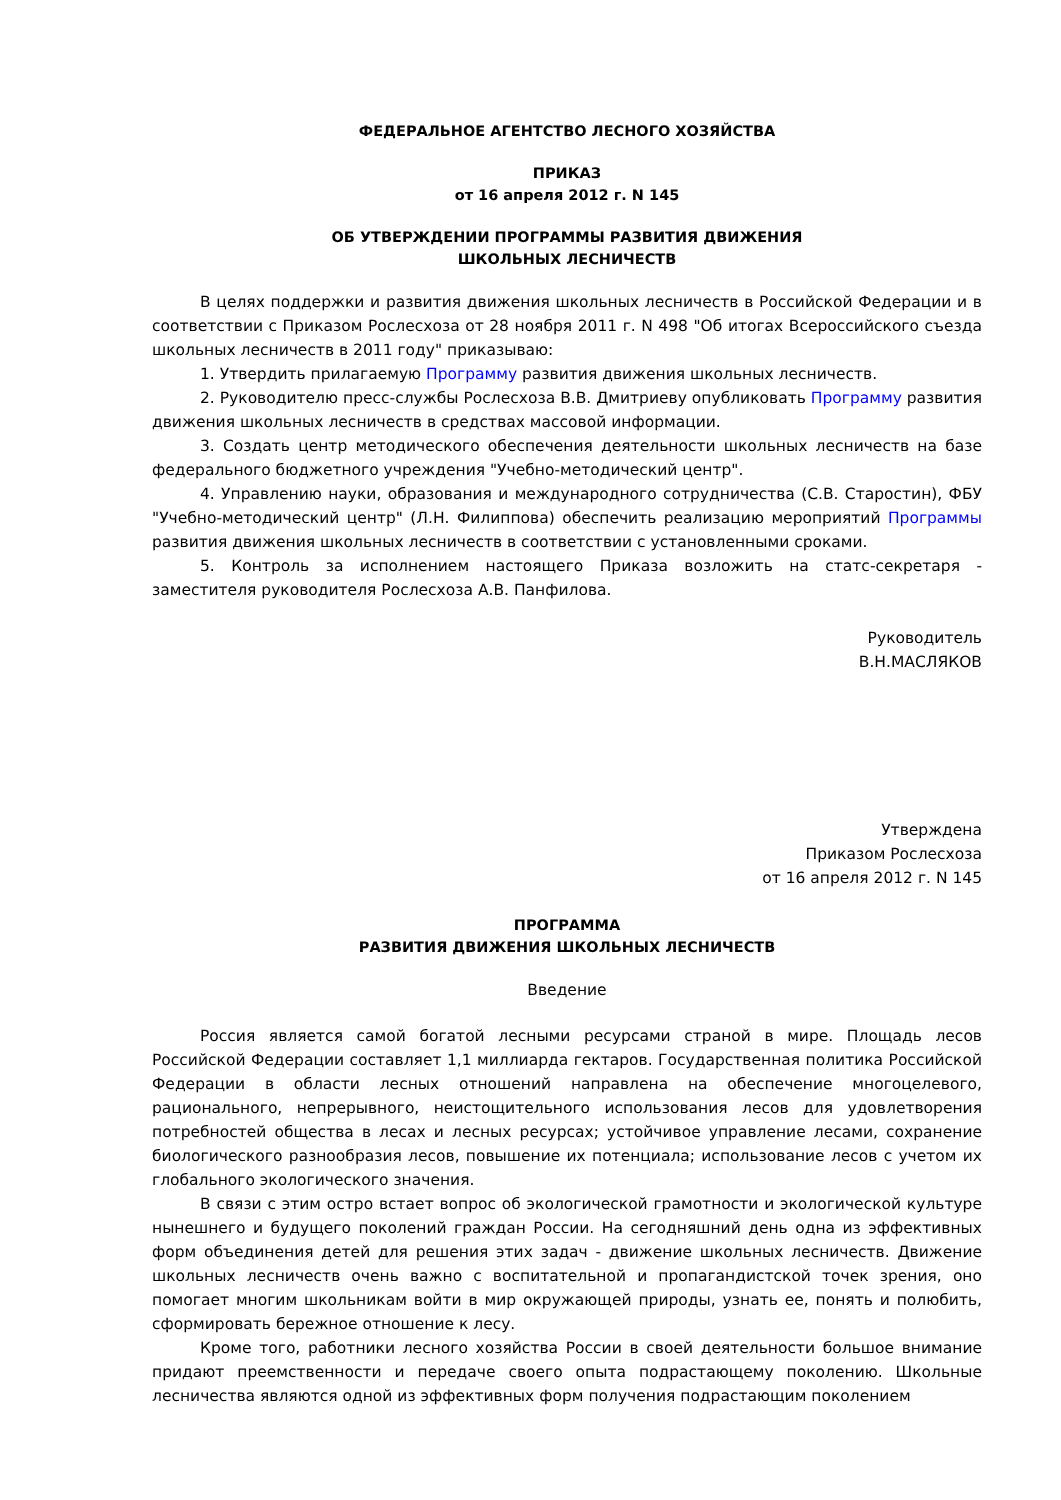ФЕДЕРАЛЬНОЕ АГЕНТСТВО ЛЕСНОГО ХОЗЯЙСТВА
ПРИКАЗ
от 16 апреля 2012 г. N 145
ОБ УТВЕРЖДЕНИИ ПРОГРАММЫ РАЗВИТИЯ ДВИЖЕНИЯ
ШКОЛЬНЫХ ЛЕСНИЧЕСТВ
В целях поддержки и развития движения школьных лесничеств в Российской Федерации и в соответствии с Приказом Рослесхоза от 28 ноября 2011 г. N 498 "Об итогах Всероссийского съезда школьных лесничеств в 2011 году" приказываю:
1. Утвердить прилагаемую Программу развития движения школьных лесничеств.
2. Руководителю пресс-службы Рослесхоза В.В. Дмитриеву опубликовать Программу развития движения школьных лесничеств в средствах массовой информации.
3. Создать центр методического обеспечения деятельности школьных лесничеств на базе федерального бюджетного учреждения "Учебно-методический центр".
4. Управлению науки, образования и международного сотрудничества (С.В. Старостин), ФБУ "Учебно-методический центр" (Л.Н. Филиппова) обеспечить реализацию мероприятий Программы развития движения школьных лесничеств в соответствии с установленными сроками.
5. Контроль за исполнением настоящего Приказа возложить на статс-секретаря - заместителя руководителя Рослесхоза А.В. Панфилова.
Руководитель
В.Н.МАСЛЯКОВ
Утверждена
Приказом Рослесхоза
от 16 апреля 2012 г. N 145
ПРОГРАММА
РАЗВИТИЯ ДВИЖЕНИЯ ШКОЛЬНЫХ ЛЕСНИЧЕСТВ
Введение
Россия является самой богатой лесными ресурсами страной в мире. Площадь лесов Российской Федерации составляет 1,1 миллиарда гектаров. Государственная политика Российской Федерации в области лесных отношений направлена на обеспечение многоцелевого, рационального, непрерывного, неистощительного использования лесов для удовлетворения потребностей общества в лесах и лесных ресурсах; устойчивое управление лесами, сохранение биологического разнообразия лесов, повышение их потенциала; использование лесов с учетом их глобального экологического значения.
В связи с этим остро встает вопрос об экологической грамотности и экологической культуре нынешнего и будущего поколений граждан России. На сегодняшний день одна из эффективных форм объединения детей для решения этих задач - движение школьных лесничеств. Движение школьных лесничеств очень важно с воспитательной и пропагандистской точек зрения, оно помогает многим школьникам войти в мир окружающей природы, узнать ее, понять и полюбить, сформировать бережное отношение к лесу.
Кроме того, работники лесного хозяйства России в своей деятельности большое внимание придают преемственности и передаче своего опыта подрастающему поколению. Школьные лесничества являются одной из эффективных форм получения подрастающим поколением